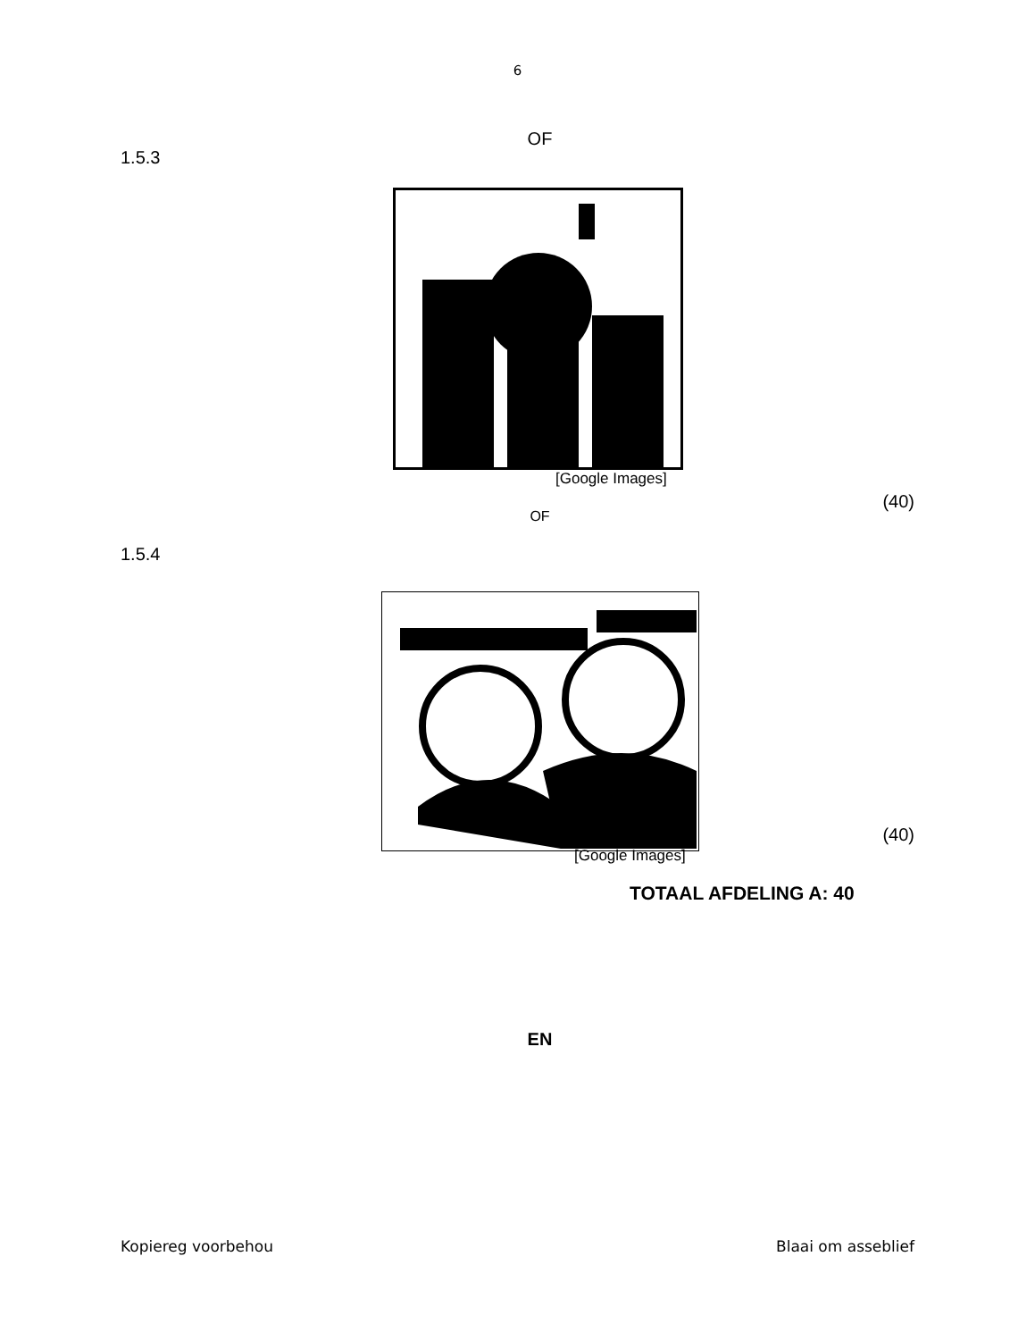6
OF
1.5.3
[Google Images]
(40)
OF
1.5.4
(40)
[Google Images]
TOTAAL AFDELING A: 40
EN
Kopiereg voorbehou Blaai om asseblief